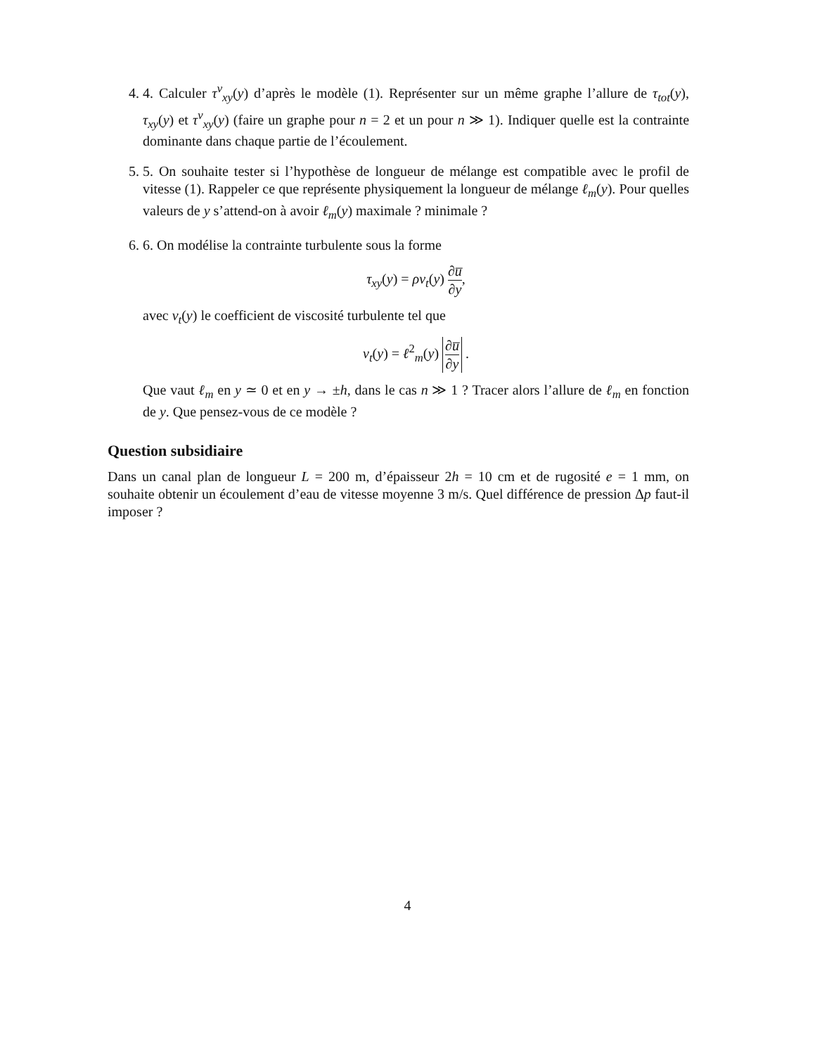4. 4. Calculer τ<sup>v</sup><sub>xy</sub>(y) d’après le modèle (1). Représenter sur un même graphe l’allure de τ<sub>tot</sub>(y), τ<sub>xy</sub>(y) et τ<sup>v</sup><sub>xy</sub>(y) (faire un graphe pour n = 2 et un pour n ≫ 1). Indiquer quelle est la contrainte dominante dans chaque partie de l’écoulement.
5. 5. On souhaite tester si l’hypothèse de longueur de mélange est compatible avec le profil de vitesse (1). Rappeler ce que représente physiquement la longueur de mélange ℓ<sub>m</sub>(y). Pour quelles valeurs de y s’attend-on à avoir ℓ<sub>m</sub>(y) maximale ? minimale ?
6. 6. On modélise la contrainte turbulente sous la forme
τ<sub>xy</sub>(y) = ρν<sub>t</sub>(y) ∂u̅ ∂y,
avec ν<sub>t</sub>(y) le coefficient de viscosité turbulente tel que
ν<sub>t</sub>(y) = ℓ<sup>2</sup><sub>m</sub>(y) ∂u̅ ∂y .
Que vaut ℓ<sub>m</sub> en y ≃ 0 et en y → ±h, dans le cas n ≫ 1 ? Tracer alors l’allure de ℓ<sub>m</sub> en fonction de y. Que pensez-vous de ce modèle ?
Question subsidiaire
Dans un canal plan de longueur L = 200 m, d’épaisseur 2h = 10 cm et de rugosité e = 1 mm, on souhaite obtenir un écoulement d’eau de vitesse moyenne 3 m/s. Quel différence de pression Δp faut-il imposer ?
4